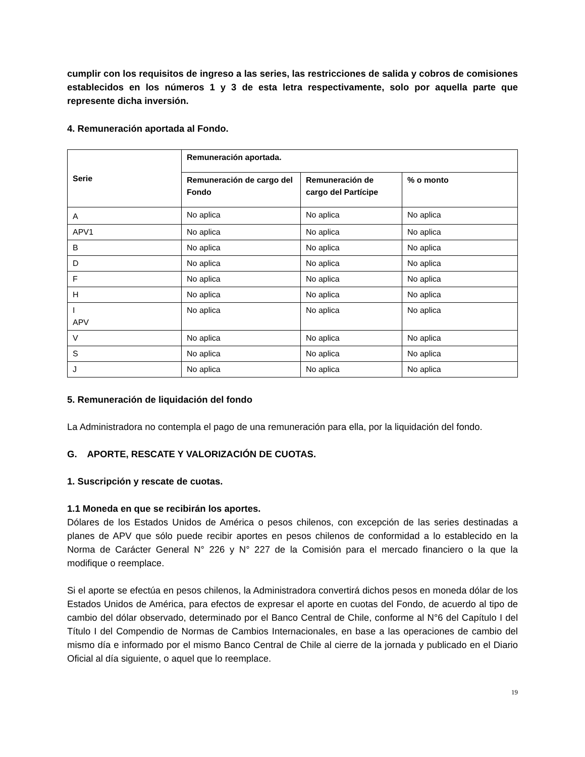cumplir con los requisitos de ingreso a las series, las restricciones de salida y cobros de comisiones establecidos en los números 1 y 3 de esta letra respectivamente, solo por aquella parte que represente dicha inversión.
4. Remuneración aportada al Fondo.
| Serie | Remuneración aportada. | | |
| --- | --- | --- | --- |
| | Remuneración de cargo del Fondo | Remuneración de cargo del Partícipe | % o monto |
| A | No aplica | No aplica | No aplica |
| APV1 | No aplica | No aplica | No aplica |
| B | No aplica | No aplica | No aplica |
| D | No aplica | No aplica | No aplica |
| F | No aplica | No aplica | No aplica |
| H | No aplica | No aplica | No aplica |
| I APV | No aplica | No aplica | No aplica |
| V | No aplica | No aplica | No aplica |
| S | No aplica | No aplica | No aplica |
| J | No aplica | No aplica | No aplica |
5. Remuneración de liquidación del fondo
La Administradora no contempla el pago de una remuneración para ella, por la liquidación del fondo.
G. APORTE, RESCATE Y VALORIZACIÓN DE CUOTAS.
1. Suscripción y rescate de cuotas.
1.1 Moneda en que se recibirán los aportes.
Dólares de los Estados Unidos de América o pesos chilenos, con excepción de las series destinadas a planes de APV que sólo puede recibir aportes en pesos chilenos de conformidad a lo establecido en la Norma de Carácter General N° 226 y N° 227 de la Comisión para el mercado financiero o la que la modifique o reemplace.
Si el aporte se efectúa en pesos chilenos, la Administradora convertirá dichos pesos en moneda dólar de los Estados Unidos de América, para efectos de expresar el aporte en cuotas del Fondo, de acuerdo al tipo de cambio del dólar observado, determinado por el Banco Central de Chile, conforme al N°6 del Capítulo I del Título I del Compendio de Normas de Cambios Internacionales, en base a las operaciones de cambio del mismo día e informado por el mismo Banco Central de Chile al cierre de la jornada y publicado en el Diario Oficial al día siguiente, o aquel que lo reemplace.
19